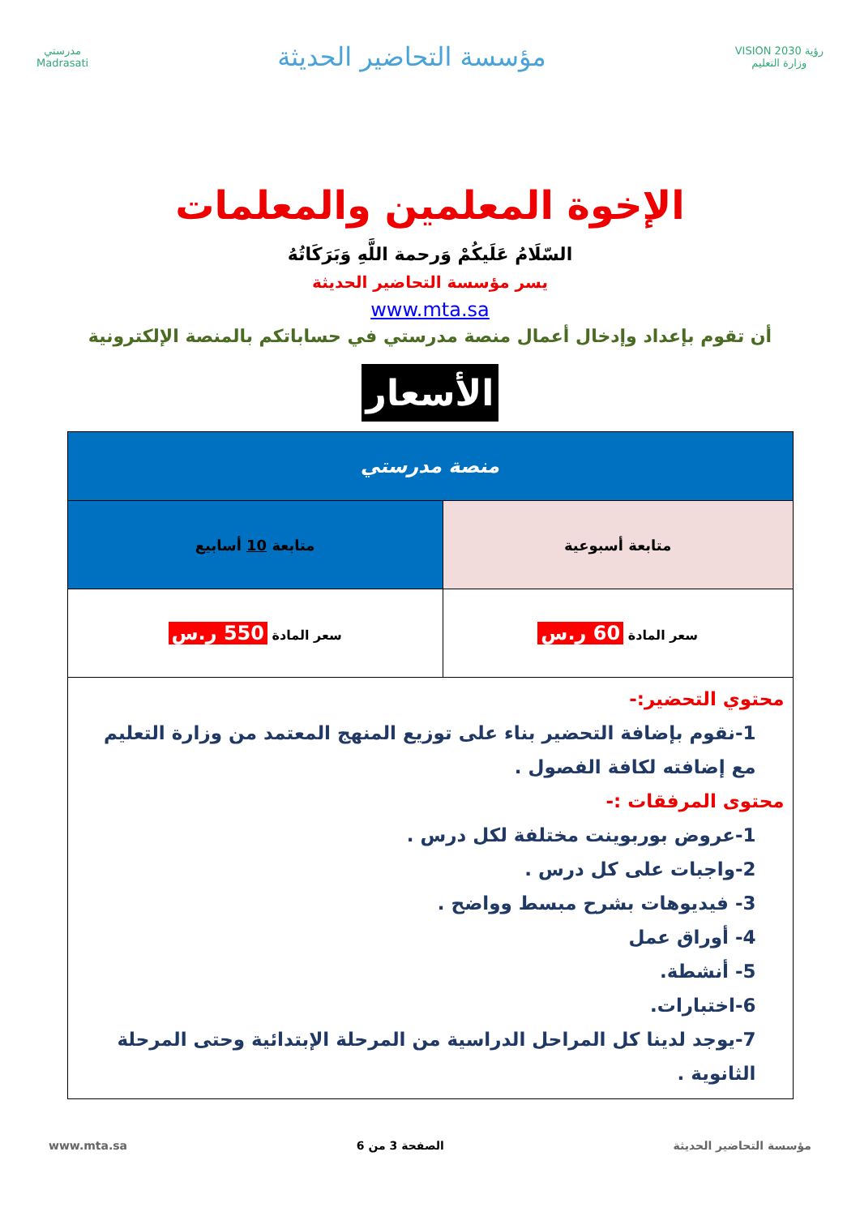رؤية VISION 2030
وزارة التعليم
مؤسسة التحاضير الحديثة
مدرستي
Madrasati
الإخوة المعلمين والمعلمات
السّلَامُ عَلَيكُمْ وَرحمة اللَّهِ وَبَرَكَاتُهُ
يسر مؤسسة التحاضير الحديثة
www.mta.sa
أن تقوم بإعداد وإدخال أعمال منصة مدرستي في حساباتكم بالمنصة الإلكترونية
الأسعار
| منصة مدرستي | |
| --- | --- |
| متابعة أسبوعية | متابعة 10 أسابيع |
| سعر المادة 60 ر.س | سعر المادة 550 ر.س |
| محتوي التحضير:- 1-نقوم بإضافة التحضير بناء على توزيع المنهج المعتمد من وزارة التعليم مع إضافته لكافة الفصول . محتوى المرفقات :- 1-عروض بوربوينت مختلفة لكل درس . 2-واجبات على كل درس . 3- فيديوهات بشرح مبسط وواضح . 4- أوراق عمل 5- أنشطة. 6-اختبارات. 7-يوجد لدينا كل المراحل الدراسية من المرحلة الإبتدائية وحتى المرحلة الثانوية . | |
مؤسسة التحاضير الحديثة الصفحة 3 من 6 www.mta.sa